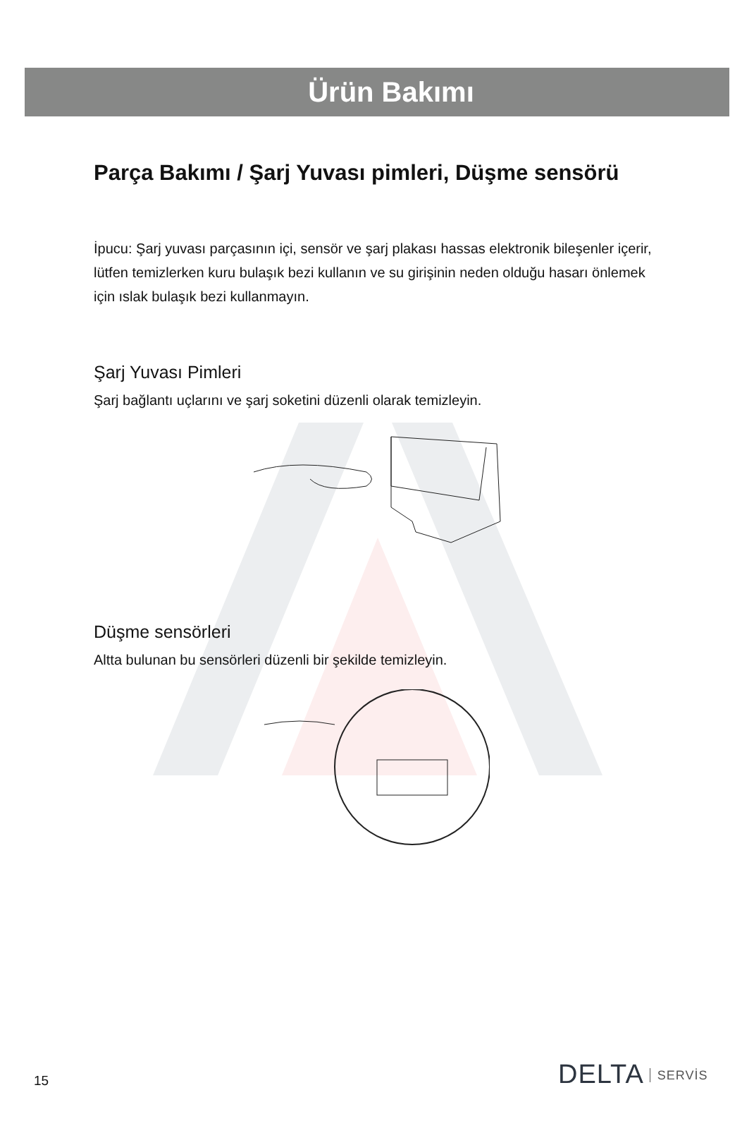Ürün Bakımı
Parça Bakımı / Şarj Yuvası pimleri, Düşme sensörü
İpucu: Şarj yuvası parçasının içi, sensör ve şarj plakası hassas elektronik bileşenler içerir, lütfen temizlerken kuru bulaşık bezi kullanın ve su girişinin neden olduğu hasarı önlemek için ıslak bulaşık bezi kullanmayın.
Şarj Yuvası Pimleri
Şarj bağlantı uçlarını ve şarj soketini düzenli olarak temizleyin.
Düşme sensörleri
Altta bulunan bu sensörleri düzenli bir şekilde temizleyin.
15 DELTA SERVİS